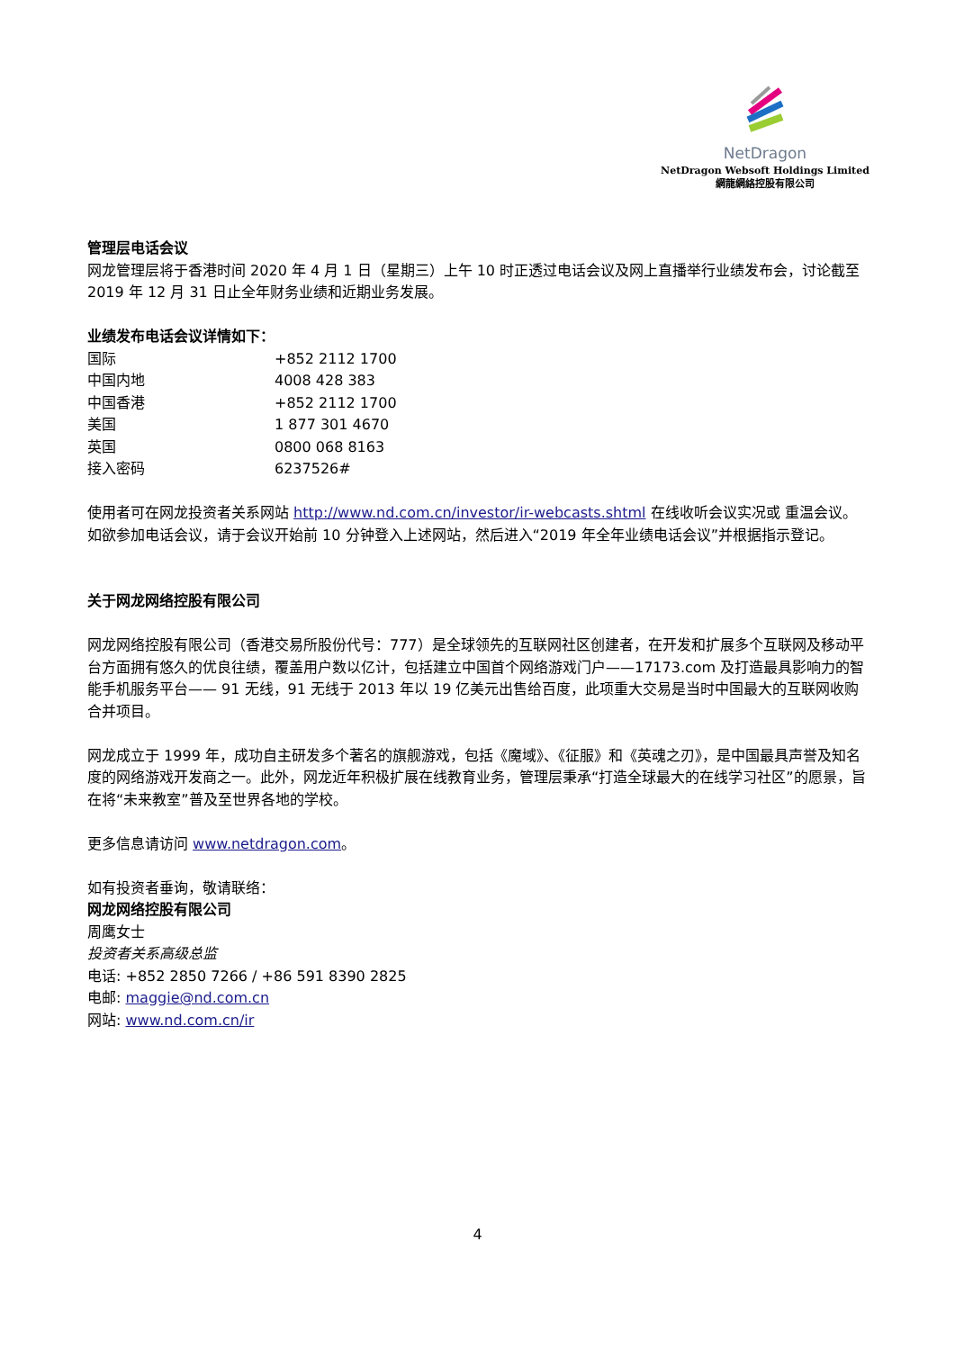NetDragon
NetDragon Websoft Holdings Limited
網龍網絡控股有限公司
管理层电话会议
网龙管理层将于香港时间 2020 年 4 月 1 日（星期三）上午 10 时正透过电话会议及网上直播举行业绩发布会，讨论截至 2019 年 12 月 31 日止全年财务业绩和近期业务发展。
业绩发布电话会议详情如下：
| 国际 | +852 2112 1700 |
| 中国内地 | 4008 428 383 |
| 中国香港 | +852 2112 1700 |
| 美国 | 1 877 301 4670 |
| 英国 | 0800 068 8163 |
| 接入密码 | 6237526# |
使用者可在网龙投资者关系网站 http://www.nd.com.cn/investor/ir-webcasts.shtml 在线收听会议实况或 重温会议。如欲参加电话会议，请于会议开始前 10 分钟登入上述网站，然后进入“2019 年全年业绩电话会议”并根据指示登记。
关于网龙网络控股有限公司
网龙网络控股有限公司（香港交易所股份代号：777）是全球领先的互联网社区创建者，在开发和扩展多个互联网及移动平台方面拥有悠久的优良往绩，覆盖用户数以亿计，包括建立中国首个网络游戏门户——17173.com 及打造最具影响力的智能手机服务平台—— 91 无线，91 无线于 2013 年以 19 亿美元出售给百度，此项重大交易是当时中国最大的互联网收购合并项目。
网龙成立于 1999 年，成功自主研发多个著名的旗舰游戏，包括《魔域》、《征服》和《英魂之刃》，是中国最具声誉及知名度的网络游戏开发商之一。此外，网龙近年积极扩展在线教育业务，管理层秉承“打造全球最大的在线学习社区”的愿景，旨在将“未来教室”普及至世界各地的学校。
更多信息请访问 www.netdragon.com。
如有投资者垂询，敬请联络：
网龙网络控股有限公司
周鹰女士
投资者关系高级总监
电话: +852 2850 7266 / +86 591 8390 2825
电邮: maggie@nd.com.cn
网站: www.nd.com.cn/ir
4